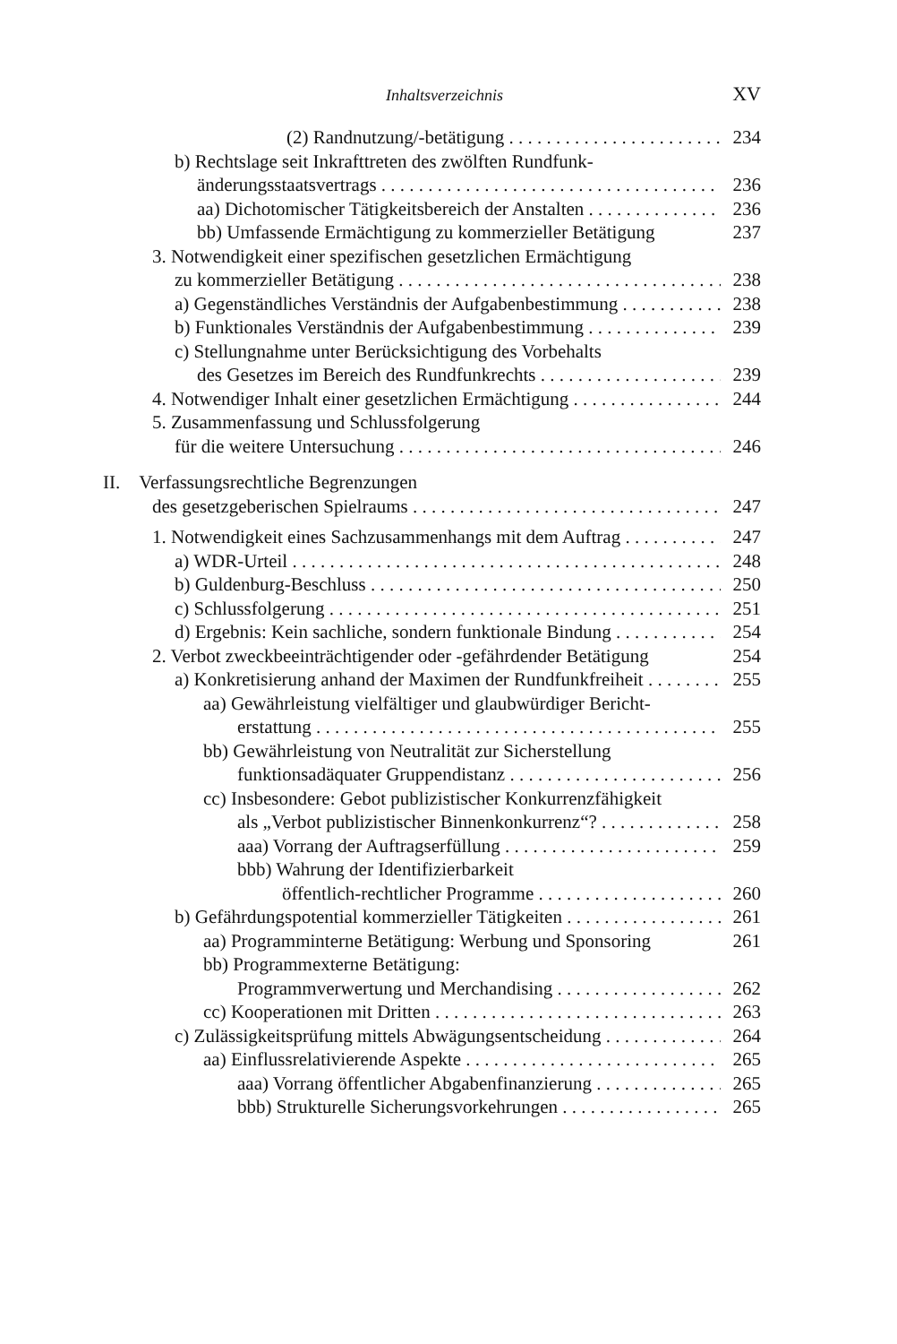Inhaltsverzeichnis XV
(2) Randnutzung/-betätigung 234
b) Rechtslage seit Inkrafttreten des zwölften Rundfunk-
änderungsstaatsvertrags 236
aa) Dichotomischer Tätigkeitsbereich der Anstalten 236
bb) Umfassende Ermächtigung zu kommerzieller Betätigung 237
3. Notwendigkeit einer spezifischen gesetzlichen Ermächtigung
zu kommerzieller Betätigung 238
a) Gegenständliches Verständnis der Aufgabenbestimmung 238
b) Funktionales Verständnis der Aufgabenbestimmung 239
c) Stellungnahme unter Berücksichtigung des Vorbehalts
des Gesetzes im Bereich des Rundfunkrechts 239
4. Notwendiger Inhalt einer gesetzlichen Ermächtigung 244
5. Zusammenfassung und Schlussfolgerung
für die weitere Untersuchung 246
II. Verfassungsrechtliche Begrenzungen
des gesetzgeberischen Spielraums 247
1. Notwendigkeit eines Sachzusammenhangs mit dem Auftrag 247
a) WDR-Urteil 248
b) Guldenburg-Beschluss 250
c) Schlussfolgerung 251
d) Ergebnis: Kein sachliche, sondern funktionale Bindung 254
2. Verbot zweckbeeinträchtigender oder -gefährdender Betätigung 254
a) Konkretisierung anhand der Maximen der Rundfunkfreiheit 255
aa) Gewährleistung vielfältiger und glaubwürdiger Bericht-
erstattung 255
bb) Gewährleistung von Neutralität zur Sicherstellung
funktionsadäquater Gruppendistanz 256
cc) Insbesondere: Gebot publizistischer Konkurrenzfähigkeit
als „Verbot publizistischer Binnenkonkurrenz“? 258
aaa) Vorrang der Auftragserfüllung 259
bbb) Wahrung der Identifizierbarkeit
öffentlich-rechtlicher Programme 260
b) Gefährdungspotential kommerzieller Tätigkeiten 261
aa) Programminterne Betätigung: Werbung und Sponsoring 261
bb) Programmexterne Betätigung:
Programmverwertung und Merchandising 262
cc) Kooperationen mit Dritten 263
c) Zulässigkeitsprüfung mittels Abwägungsentscheidung 264
aa) Einflussrelativierende Aspekte 265
aaa) Vorrang öffentlicher Abgabenfinanzierung 265
bbb) Strukturelle Sicherungsvorkehrungen 265